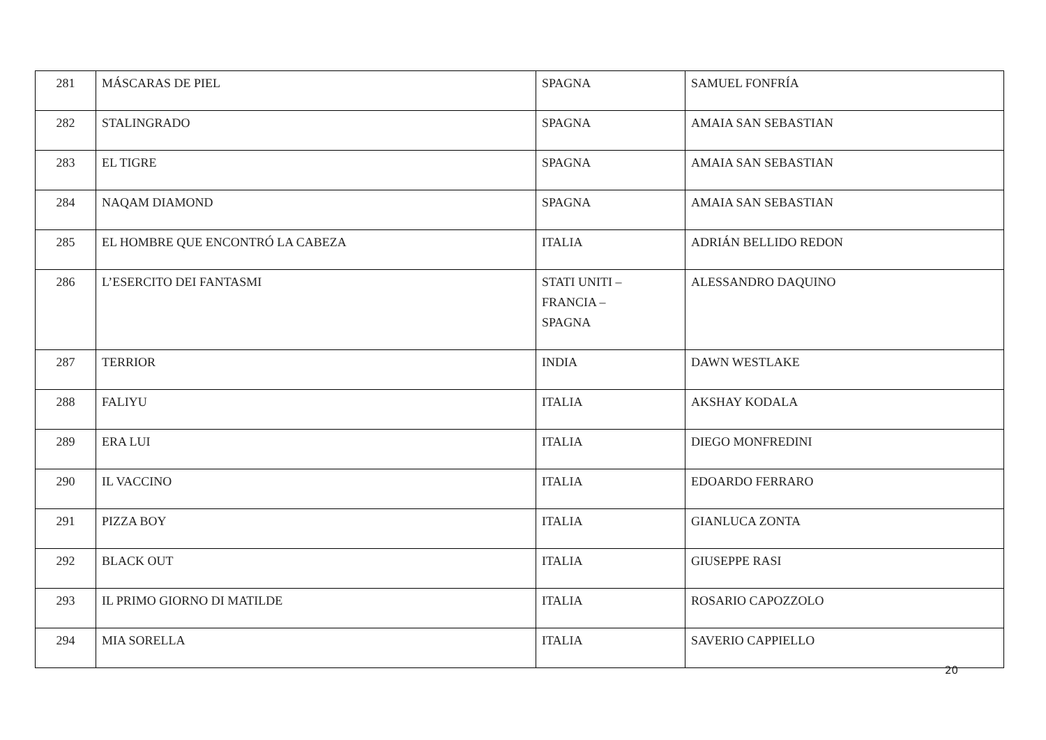| 281 | MÁSCARAS DE PIEL | SPAGNA | SAMUEL FONFRÍA |
| 282 | STALINGRADO | SPAGNA | AMAIA SAN SEBASTIAN |
| 283 | EL TIGRE | SPAGNA | AMAIA SAN SEBASTIAN |
| 284 | NAQAM DIAMOND | SPAGNA | AMAIA SAN SEBASTIAN |
| 285 | EL HOMBRE QUE ENCONTRÓ LA CABEZA | ITALIA | ADRIÁN BELLIDO REDON |
| 286 | L’ESERCITO DEI FANTASMI | STATI UNITI – FRANCIA – SPAGNA | ALESSANDRO DAQUINO |
| 287 | TERRIOR | INDIA | DAWN WESTLAKE |
| 288 | FALIYU | ITALIA | AKSHAY KODALA |
| 289 | ERA LUI | ITALIA | DIEGO MONFREDINI |
| 290 | IL VACCINO | ITALIA | EDOARDO FERRARO |
| 291 | PIZZA BOY | ITALIA | GIANLUCA ZONTA |
| 292 | BLACK OUT | ITALIA | GIUSEPPE RASI |
| 293 | IL PRIMO GIORNO DI MATILDE | ITALIA | ROSARIO CAPOZZOLO |
| 294 | MIA SORELLA | ITALIA | SAVERIO CAPPIELLO |
20